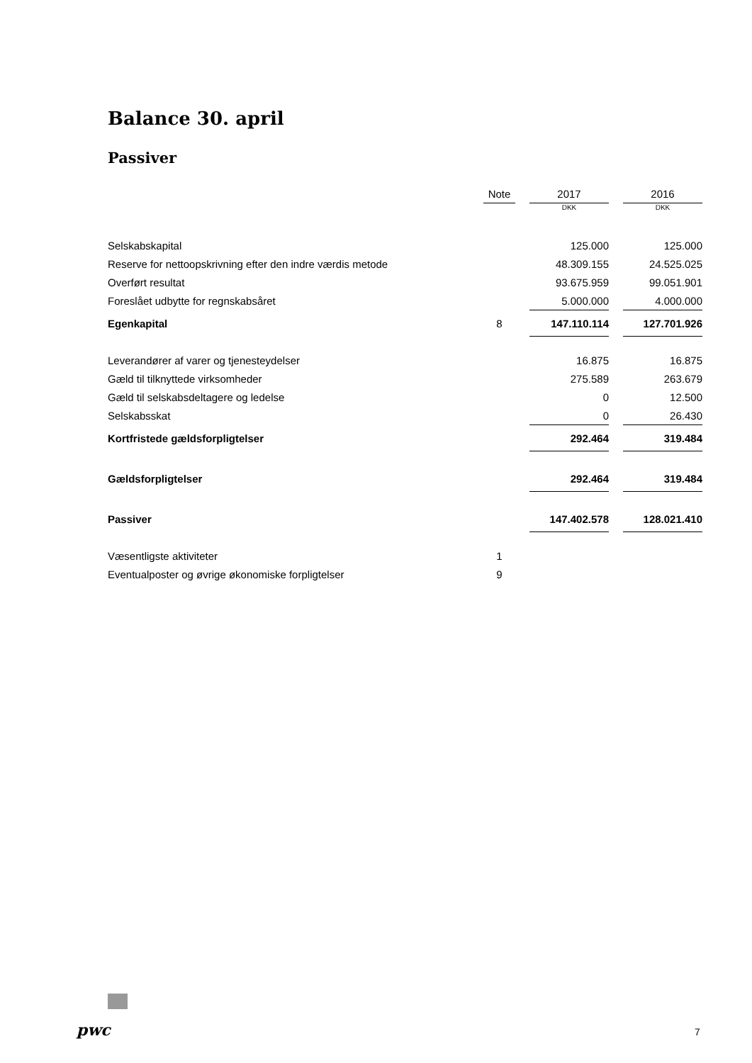Balance 30. april
Passiver
| | Note | | 2017 | | 2016 |
| --- | --- | --- | --- | --- | --- |
| | | | DKK | | DKK |
| Selskabskapital | | | 125.000 | | 125.000 |
| Reserve for nettoopskrivning efter den indre værdis metode | | | 48.309.155 | | 24.525.025 |
| Overført resultat | | | 93.675.959 | | 99.051.901 |
| Foreslået udbytte for regnskabsåret | | | 5.000.000 | | 4.000.000 |
| Egenkapital | 8 | | 147.110.114 | | 127.701.926 |
| Leverandører af varer og tjenesteydelser | | | 16.875 | | 16.875 |
| Gæld til tilknyttede virksomheder | | | 275.589 | | 263.679 |
| Gæld til selskabsdeltagere og ledelse | | | 0 | | 12.500 |
| Selskabsskat | | | 0 | | 26.430 |
| Kortfristede gældsforpligtelser | | | 292.464 | | 319.484 |
| Gældsforpligtelser | | | 292.464 | | 319.484 |
| Passiver | | | 147.402.578 | | 128.021.410 |
| Væsentligste aktiviteter | 1 | | | | |
| Eventualposter og øvrige økonomiske forpligtelser | 9 | | | | |
pwc 7